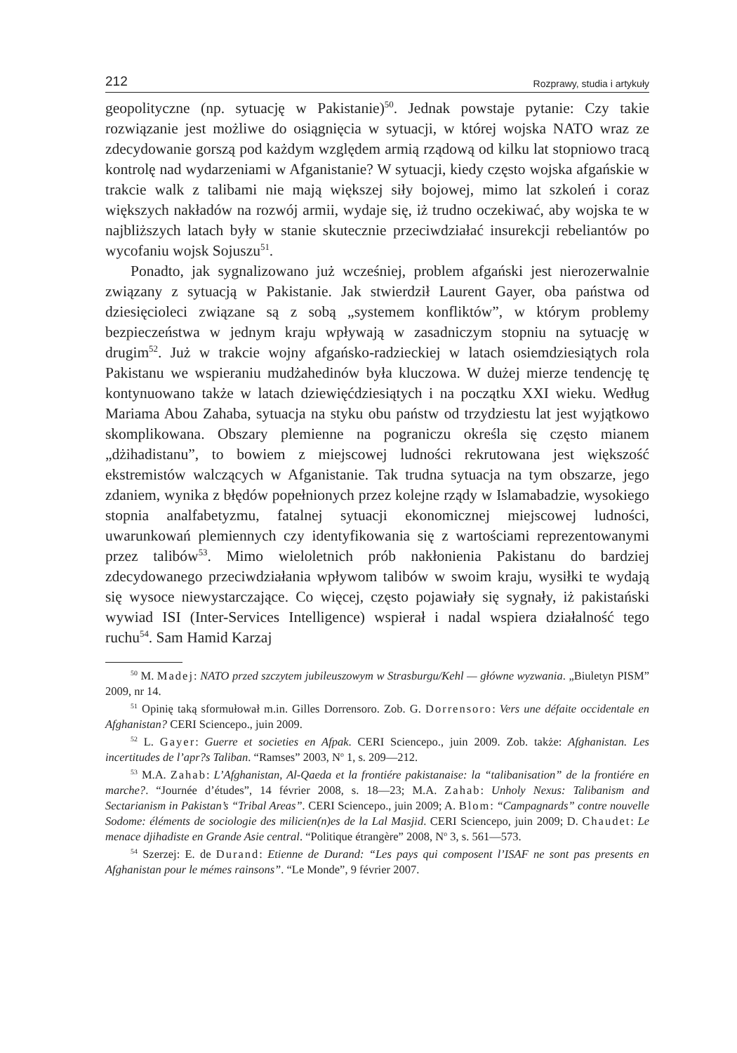212 Rozprawy, studia i artykuły
geopolityczne (np. sytuację w Pakistanie)<sup>50</sup>. Jednak powstaje pytanie: Czy takie rozwiązanie jest możliwe do osiągnięcia w sytuacji, w której wojska NATO wraz ze zdecydowanie gorszą pod każdym względem armią rządową od kilku lat stopniowo tracą kontrolę nad wydarzeniami w Afganistanie? W sytuacji, kiedy często wojska afgańskie w trakcie walk z talibami nie mają większej siły bojowej, mimo lat szkoleń i coraz większych nakładów na rozwój armii, wydaje się, iż trudno oczekiwać, aby wojska te w najbliższych latach były w stanie skutecznie przeciwdziałać insurekcji rebeliantów po wycofaniu wojsk Sojuszu<sup>51</sup>.
Ponadto, jak sygnalizowano już wcześniej, problem afgański jest nierozerwalnie związany z sytuacją w Pakistanie. Jak stwierdził Laurent Gayer, oba państwa od dziesięcioleci związane są z sobą „systemem konfliktów”, w którym problemy bezpieczeństwa w jednym kraju wpływają w zasadniczym stopniu na sytuację w drugim<sup>52</sup>. Już w trakcie wojny afgańsko-radzieckiej w latach osiemdziesiątych rola Pakistanu we wspieraniu mudżahedinów była kluczowa. W dużej mierze tendencję tę kontynuowano także w latach dziewięćdziesiątych i na początku XXI wieku. Według Mariama Abou Zahaba, sytuacja na styku obu państw od trzydziestu lat jest wyjątkowo skomplikowana. Obszary plemienne na pograniczu określa się często mianem „dżihadistanu”, to bowiem z miejscowej ludności rekrutowana jest większość ekstremistów walczących w Afganistanie. Tak trudna sytuacja na tym obszarze, jego zdaniem, wynika z błędów popełnionych przez kolejne rządy w Islamabadzie, wysokiego stopnia analfabetyzmu, fatalnej sytuacji ekonomicznej miejscowej ludności, uwarunkowań plemiennych czy identyfikowania się z wartościami reprezentowanymi przez talibów<sup>53</sup>. Mimo wieloletnich prób nakłonienia Pakistanu do bardziej zdecydowanego przeciwdziałania wpływom talibów w swoim kraju, wysiłki te wydają się wysoce niewystarczające. Co więcej, często pojawiały się sygnały, iż pakistański wywiad ISI (Inter-Services Intelligence) wspierał i nadal wspiera działalność tego ruchu<sup>54</sup>. Sam Hamid Karzaj
<sup>50</sup> M. Madej: NATO przed szczytem jubileuszowym w Strasburgu/Kehl — główne wyzwania. „Biuletyn PISM” 2009, nr 14.
<sup>51</sup> Opinię taką sformułował m.in. Gilles Dorrensoro. Zob. G. Dorrensoro: Vers une défaite occidentale en Afghanistan? CERI Sciencepo., juin 2009.
<sup>52</sup> L. Gayer: Guerre et societies en Afpak. CERI Sciencepo., juin 2009. Zob. także: Afghanistan. Les incertitudes de l’apr?s Taliban. “Ramses” 2003, N<sup>o</sup> 1, s. 209—212.
<sup>53</sup> M.A. Zahab: L’Afghanistan, Al-Qaeda et la frontiére pakistanaise: la “talibanisation” de la frontiére en marche?. “Journée d’études”, 14 février 2008, s. 18—23; M.A. Zahab: Unholy Nexus: Talibanism and Sectarianism in Pakistan’s “Tribal Areas”. CERI Sciencepo., juin 2009; A. Blom: “Campagnards” contre nouvelle Sodome: éléments de sociologie des milicien(n)es de la Lal Masjid. CERI Sciencepo, juin 2009; D. Chaudet: Le menace djihadiste en Grande Asie central. “Politique étrangère” 2008, N<sup>o</sup> 3, s. 561—573.
<sup>54</sup> Szerzej: E. de Durand: Etienne de Durand: “Les pays qui composent l’ISAF ne sont pas presents en Afghanistan pour le mémes rainsons”. “Le Monde”, 9 février 2007.